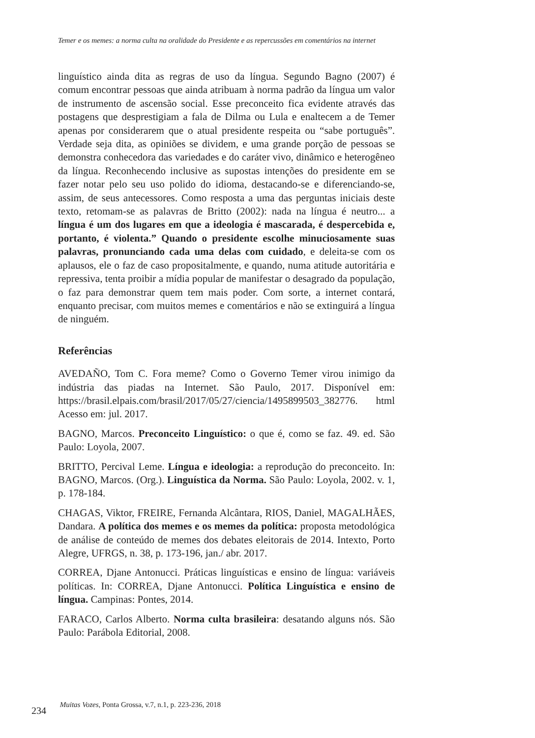Temer e os memes: a norma culta na oralidade do Presidente e as repercussões em comentários na internet
linguístico ainda dita as regras de uso da língua. Segundo Bagno (2007) é comum encontrar pessoas que ainda atribuam à norma padrão da língua um valor de instrumento de ascensão social. Esse preconceito fica evidente através das postagens que desprestigiam a fala de Dilma ou Lula e enaltecem a de Temer apenas por considerarem que o atual presidente respeita ou “sabe português”. Verdade seja dita, as opiniões se dividem, e uma grande porção de pessoas se demonstra conhecedora das variedades e do caráter vivo, dinâmico e heterogêneo da língua. Reconhecendo inclusive as supostas intenções do presidente em se fazer notar pelo seu uso polido do idioma, destacando-se e diferenciando-se, assim, de seus antecessores. Como resposta a uma das perguntas iniciais deste texto, retomam-se as palavras de Britto (2002): nada na língua é neutro... a língua é um dos lugares em que a ideologia é mascarada, é despercebida e, portanto, é violenta.” Quando o presidente escolhe minuciosamente suas palavras, pronunciando cada uma delas com cuidado, e deleita-se com os aplausos, ele o faz de caso propositalmente, e quando, numa atitude autoritária e repressiva, tenta proibir a mídia popular de manifestar o desagrado da população, o faz para demonstrar quem tem mais poder. Com sorte, a internet contará, enquanto precisar, com muitos memes e comentários e não se extinguirá a língua de ninguém.
Referências
AVEDAÑO, Tom C. Fora meme? Como o Governo Temer virou inimigo da indústria das piadas na Internet. São Paulo, 2017. Disponível em: https://brasil.elpais.com/brasil/2017/05/27/ciencia/1495899503_382776. html Acesso em: jul. 2017.
BAGNO, Marcos. Preconceito Linguístico: o que é, como se faz. 49. ed. São Paulo: Loyola, 2007.
BRITTO, Percival Leme. Língua e ideologia: a reprodução do preconceito. In: BAGNO, Marcos. (Org.). Linguística da Norma. São Paulo: Loyola, 2002. v. 1, p. 178-184.
CHAGAS, Viktor, FREIRE, Fernanda Alcântara, RIOS, Daniel, MAGALHÃES, Dandara. A política dos memes e os memes da política: proposta metodológica de análise de conteúdo de memes dos debates eleitorais de 2014. Intexto, Porto Alegre, UFRGS, n. 38, p. 173-196, jan./ abr. 2017.
CORREA, Djane Antonucci. Práticas linguísticas e ensino de língua: variáveis políticas. In: CORREA, Djane Antonucci. Política Linguística e ensino de língua. Campinas: Pontes, 2014.
FARACO, Carlos Alberto. Norma culta brasileira: desatando alguns nós. São Paulo: Parábola Editorial, 2008.
234 Muitas Vozes, Ponta Grossa, v.7, n.1, p. 223-236, 2018